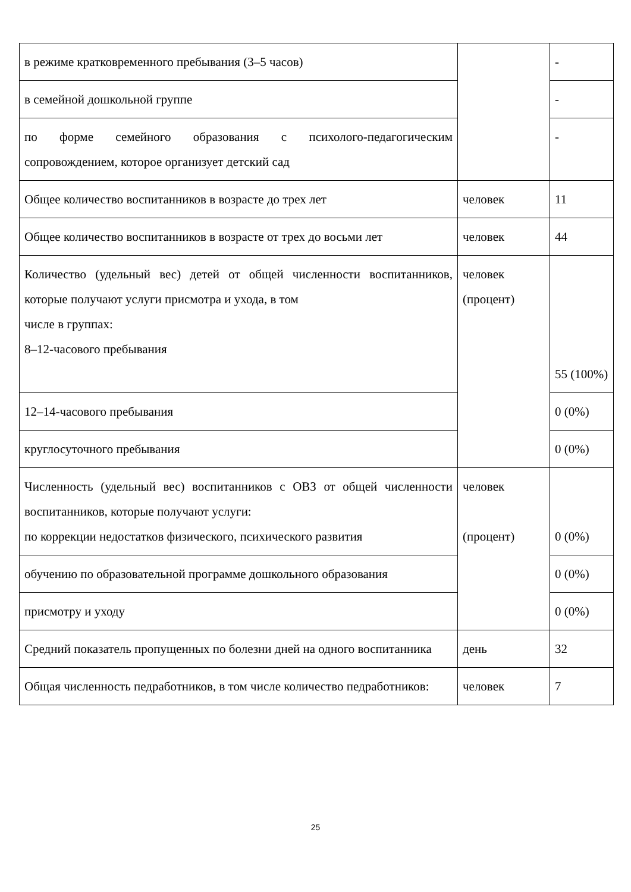| в режиме кратковременного пребывания (3–5 часов) | | - |
| в семейной дошкольной группе | | - |
| по форме семейного образования с психолого-педагогическим сопровождением, которое организует детский сад | | - |
| Общее количество воспитанников в возрасте до трех лет | человек | 11 |
| Общее количество воспитанников в возрасте от трех до восьми лет | человек | 44 |
| Количество (удельный вес) детей от общей численности воспитанников, которые получают услуги присмотра и ухода, в том числе в группах: 8–12-часового пребывания | человек (процент) | 55 (100%) |
| 12–14-часового пребывания | | 0 (0%) |
| круглосуточного пребывания | | 0 (0%) |
| Численность (удельный вес) воспитанников с ОВЗ от общей численности воспитанников, которые получают услуги: по коррекции недостатков физического, психического развития | человек (процент) | 0 (0%) |
| обучению по образовательной программе дошкольного образования | | 0 (0%) |
| присмотру и уходу | | 0 (0%) |
| Средний показатель пропущенных по болезни дней на одного воспитанника | день | 32 |
| Общая численность педработников, в том числе количество педработников: | человек | 7 |
25